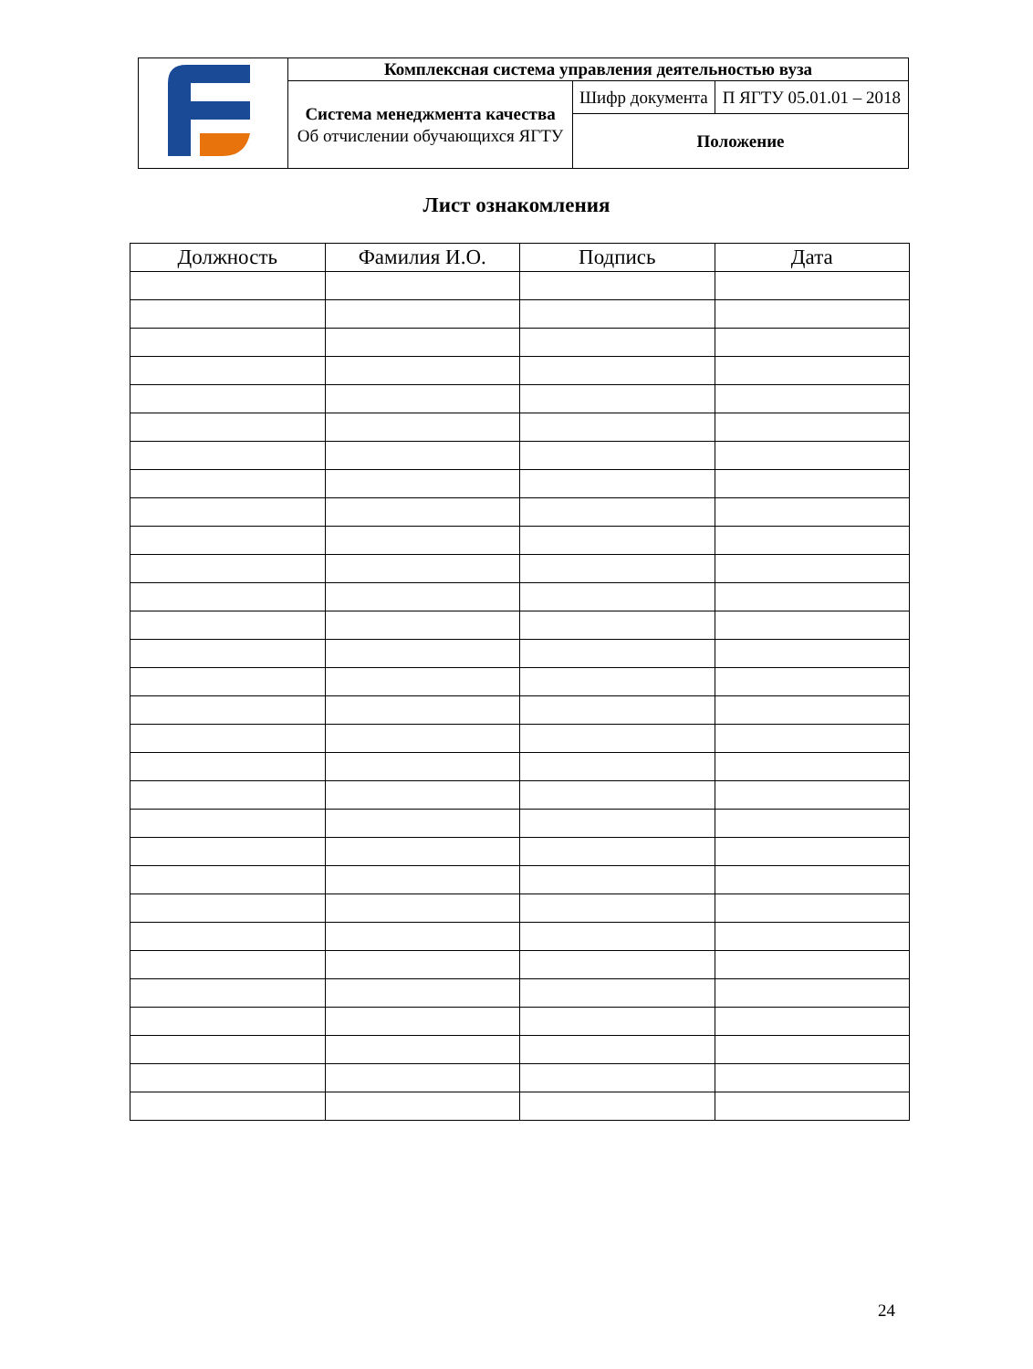| | Комплексная система управления деятельностью вуза | | |
| | Система менеджмента качества Об отчислении обучающихся ЯГТУ | Шифр документа | П ЯГТУ 05.01.01 – 2018 |
| | | Положение | |
Лист ознакомления
| Должность | Фамилия И.О. | Подпись | Дата |
| --- | --- | --- | --- |
24